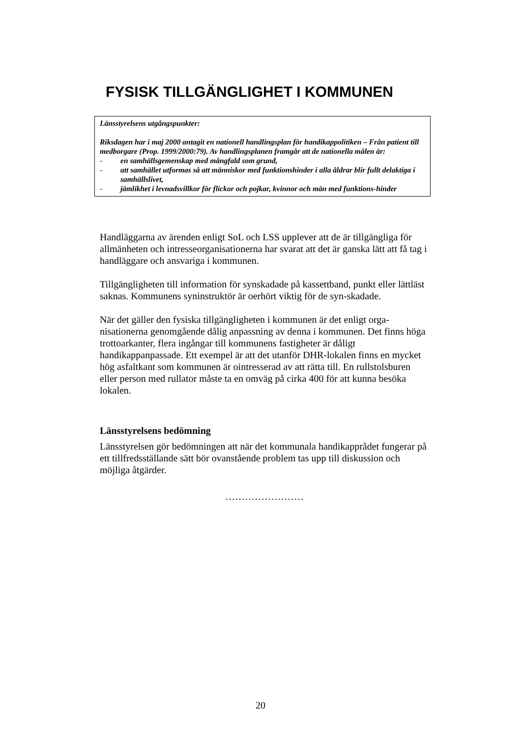FYSISK TILLGÄNGLIGHET I KOMMUNEN
Länsstyrelsens utgångspunkter:
Riksdagen har i maj 2000 antagit en nationell handlingsplan för handikappolitiken – Från patient till medborgare (Prop. 1999/2000:79). Av handlingsplanen framgår att de nationella målen är:
- en samhällsgemenskap med mångfald som grund,
- att samhället utformas så att människor med funktionshinder i alla åldrar blir fullt delaktiga i samhällslivet,
- jämlikhet i levnadsvillkor för flickor och pojkar, kvinnor och män med funktions-hinder
Handläggarna av ärenden enligt SoL och LSS upplever att de är tillgängliga för allmänheten och intresseorganisationerna har svarat att det är ganska lätt att få tag i handläggare och ansvariga i kommunen.
Tillgängligheten till information för synskadade på kassettband, punkt eller lättläst saknas. Kommunens syninstruktör är oerhört viktig för de syn-skadade.
När det gäller den fysiska tillgängligheten i kommunen är det enligt orga-nisationerna genomgående dålig anpassning av denna i kommunen. Det finns höga trottoarkanter, flera ingångar till kommunens fastigheter är dåligt handikappanpassade. Ett exempel är att det utanför DHR-lokalen finns en mycket hög asfaltkant som kommunen är ointresserad av att rätta till. En rullstolsburen eller person med rullator måste ta en omväg på cirka 400 för att kunna besöka lokalen.
Länsstyrelsens bedömning
Länsstyrelsen gör bedömningen att när det kommunala handikapprådet fungerar på ett tillfredsställande sätt bör ovanstående problem tas upp till diskussion och möjliga åtgärder.
……………………
20